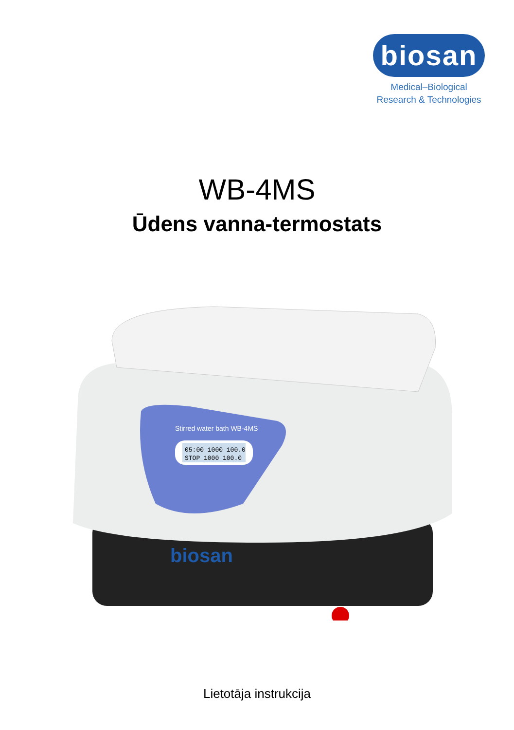biosan
Medical–Biological
Research & Technologies
WB-4MS
Ūdens vanna-termostats
Stirred water bath WB-4MS
05:00 1000 100.0
STOP 1000 100.0
biosan
Lietotāja instrukcija